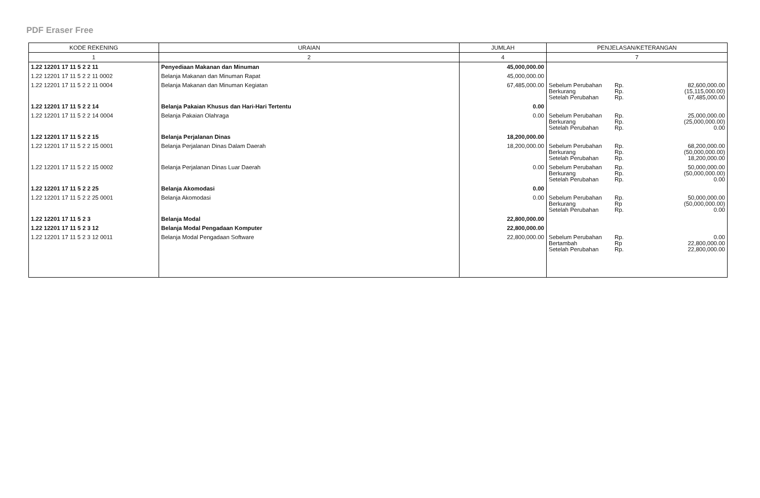PDF Eraser Free
| KODE REKENING | URAIAN | JUMLAH | PENJELASAN/KETERANGAN |
| --- | --- | --- | --- |
| 1 | 2 | 4 | 7 |
| 1.22 12201 17 11 5 2 2 11 | Penyediaan Makanan dan Minuman | 45,000,000.00 | |
| 1.22 12201 17 11 5 2 2 11 0002 | Belanja Makanan dan Minuman Rapat | 45,000,000.00 | |
| 1.22 12201 17 11 5 2 2 11 0004 | Belanja Makanan dan Minuman Kegiatan | 67,485,000.00 | Sebelum Perubahan Rp. 82,600,000.00 Berkurang Rp. (15,115,000.00) Setelah Perubahan Rp. 67,485,000.00 |
| 1.22 12201 17 11 5 2 2 14 | Belanja Pakaian Khusus dan Hari-Hari Tertentu | 0.00 | |
| 1.22 12201 17 11 5 2 2 14 0004 | Belanja Pakaian Olahraga | 0.00 | Sebelum Perubahan Rp. 25,000,000.00 Berkurang Rp. (25,000,000.00) Setelah Perubahan Rp. 0.00 |
| 1.22 12201 17 11 5 2 2 15 | Belanja Perjalanan Dinas | 18,200,000.00 | |
| 1.22 12201 17 11 5 2 2 15 0001 | Belanja Perjalanan Dinas Dalam Daerah | 18,200,000.00 | Sebelum Perubahan Rp. 68,200,000.00 Berkurang Rp. (50,000,000.00) Setelah Perubahan Rp. 18,200,000.00 |
| 1.22 12201 17 11 5 2 2 15 0002 | Belanja Perjalanan Dinas Luar Daerah | 0.00 | Sebelum Perubahan Rp. 50,000,000.00 Berkurang Rp. (50,000,000.00) Setelah Perubahan Rp. 0.00 |
| 1.22 12201 17 11 5 2 2 25 | Belanja Akomodasi | 0.00 | |
| 1.22 12201 17 11 5 2 2 25 0001 | Belanja Akomodasi | 0.00 | Sebelum Perubahan Rp. 50,000,000.00 Berkurang Rp (50,000,000.00) Setelah Perubahan Rp. 0.00 |
| 1.22 12201 17 11 5 2 3 | Belanja Modal | 22,800,000.00 | |
| 1.22 12201 17 11 5 2 3 12 | Belanja Modal Pengadaan Komputer | 22,800,000.00 | |
| 1.22 12201 17 11 5 2 3 12 0011 | Belanja Modal Pengadaan Software | 22,800,000.00 | Sebelum Perubahan Rp. 0.00 Bertambah Rp 22,800,000.00 Setelah Perubahan Rp. 22,800,000.00 |